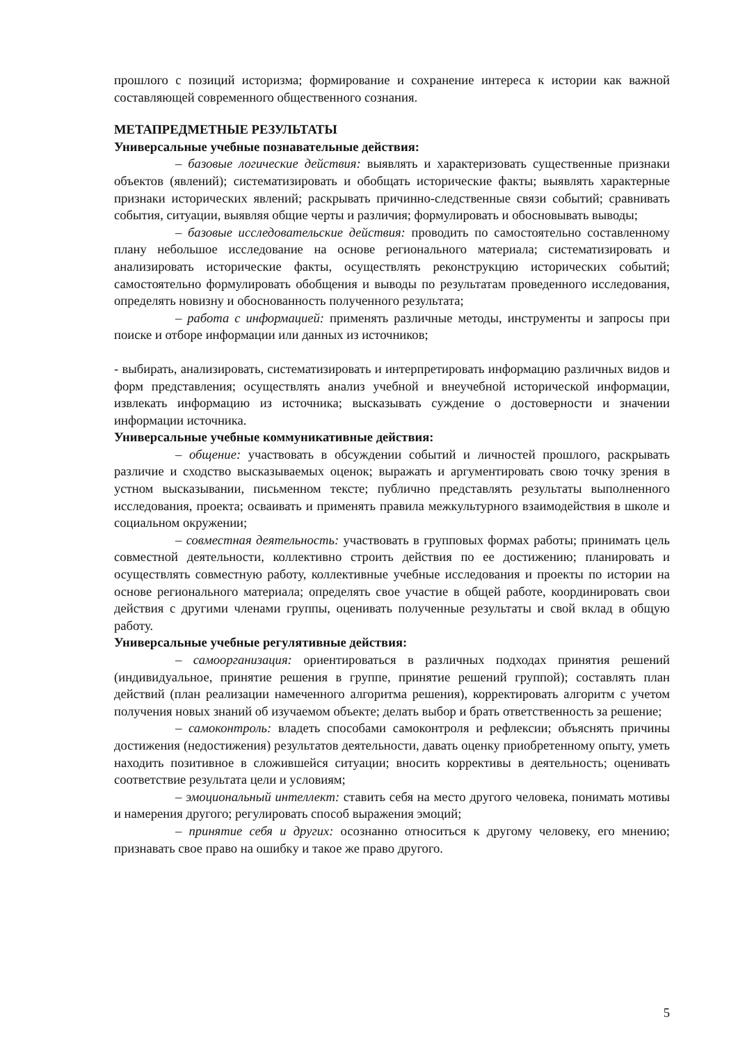прошлого с позиций историзма; формирование и сохранение интереса к истории как важной составляющей современного общественного сознания.
МЕТАПРЕДМЕТНЫЕ РЕЗУЛЬТАТЫ
Универсальные учебные познавательные действия:
– базовые логические действия: выявлять и характеризовать существенные признаки объектов (явлений); систематизировать и обобщать исторические факты; выявлять характерные признаки исторических явлений; раскрывать причинно-следственные связи событий; сравнивать события, ситуации, выявляя общие черты и различия; формулировать и обосновывать выводы;
– базовые исследовательские действия: проводить по самостоятельно составленному плану небольшое исследование на основе регионального материала; систематизировать и анализировать исторические факты, осуществлять реконструкцию исторических событий; самостоятельно формулировать обобщения и выводы по результатам проведенного исследования, определять новизну и обоснованность полученного результата;
– работа с информацией: применять различные методы, инструменты и запросы при поиске и отборе информации или данных из источников;
- выбирать, анализировать, систематизировать и интерпретировать информацию различных видов и форм представления; осуществлять анализ учебной и внеучебной исторической информации, извлекать информацию из источника; высказывать суждение о достоверности и значении информации источника.
Универсальные учебные коммуникативные действия:
– общение: участвовать в обсуждении событий и личностей прошлого, раскрывать различие и сходство высказываемых оценок; выражать и аргументировать свою точку зрения в устном высказывании, письменном тексте; публично представлять результаты выполненного исследования, проекта; осваивать и применять правила межкультурного взаимодействия в школе и социальном окружении;
– совместная деятельность: участвовать в групповых формах работы; принимать цель совместной деятельности, коллективно строить действия по ее достижению; планировать и осуществлять совместную работу, коллективные учебные исследования и проекты по истории на основе регионального материала; определять свое участие в общей работе, координировать свои действия с другими членами группы, оценивать полученные результаты и свой вклад в общую работу.
Универсальные учебные регулятивные действия:
– самоорганизация: ориентироваться в различных подходах принятия решений (индивидуальное, принятие решения в группе, принятие решений группой); составлять план действий (план реализации намеченного алгоритма решения), корректировать алгоритм с учетом получения новых знаний об изучаемом объекте; делать выбор и брать ответственность за решение;
– самоконтроль: владеть способами самоконтроля и рефлексии; объяснять причины достижения (недостижения) результатов деятельности, давать оценку приобретенному опыту, уметь находить позитивное в сложившейся ситуации; вносить коррективы в деятельность; оценивать соответствие результата цели и условиям;
– эмоциональный интеллект: ставить себя на место другого человека, понимать мотивы и намерения другого; регулировать способ выражения эмоций;
– принятие себя и других: осознанно относиться к другому человеку, его мнению; признавать свое право на ошибку и такое же право другого.
5